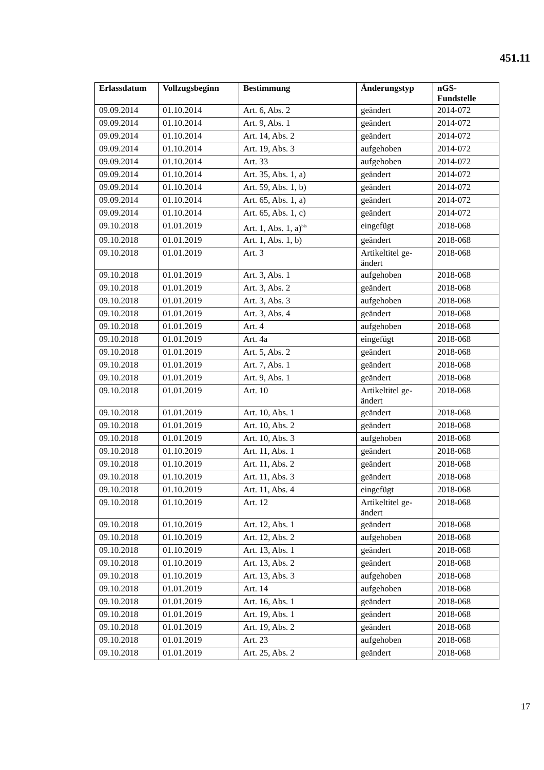451.11
| Erlassdatum | Vollzugsbeginn | Bestimmung | Änderungstyp | nGS-Fundstelle |
| --- | --- | --- | --- | --- |
| 09.09.2014 | 01.10.2014 | Art. 6, Abs. 2 | geändert | 2014-072 |
| 09.09.2014 | 01.10.2014 | Art. 9, Abs. 1 | geändert | 2014-072 |
| 09.09.2014 | 01.10.2014 | Art. 14, Abs. 2 | geändert | 2014-072 |
| 09.09.2014 | 01.10.2014 | Art. 19, Abs. 3 | aufgehoben | 2014-072 |
| 09.09.2014 | 01.10.2014 | Art. 33 | aufgehoben | 2014-072 |
| 09.09.2014 | 01.10.2014 | Art. 35, Abs. 1, a) | geändert | 2014-072 |
| 09.09.2014 | 01.10.2014 | Art. 59, Abs. 1, b) | geändert | 2014-072 |
| 09.09.2014 | 01.10.2014 | Art. 65, Abs. 1, a) | geändert | 2014-072 |
| 09.09.2014 | 01.10.2014 | Art. 65, Abs. 1, c) | geändert | 2014-072 |
| 09.10.2018 | 01.01.2019 | Art. 1, Abs. 1, a)<sup>bis</sup> | eingefügt | 2018-068 |
| 09.10.2018 | 01.01.2019 | Art. 1, Abs. 1, b) | geändert | 2018-068 |
| 09.10.2018 | 01.01.2019 | Art. 3 | Artikeltitel ge- ändert | 2018-068 |
| 09.10.2018 | 01.01.2019 | Art. 3, Abs. 1 | aufgehoben | 2018-068 |
| 09.10.2018 | 01.01.2019 | Art. 3, Abs. 2 | geändert | 2018-068 |
| 09.10.2018 | 01.01.2019 | Art. 3, Abs. 3 | aufgehoben | 2018-068 |
| 09.10.2018 | 01.01.2019 | Art. 3, Abs. 4 | geändert | 2018-068 |
| 09.10.2018 | 01.01.2019 | Art. 4 | aufgehoben | 2018-068 |
| 09.10.2018 | 01.01.2019 | Art. 4a | eingefügt | 2018-068 |
| 09.10.2018 | 01.01.2019 | Art. 5, Abs. 2 | geändert | 2018-068 |
| 09.10.2018 | 01.01.2019 | Art. 7, Abs. 1 | geändert | 2018-068 |
| 09.10.2018 | 01.01.2019 | Art. 9, Abs. 1 | geändert | 2018-068 |
| 09.10.2018 | 01.01.2019 | Art. 10 | Artikeltitel ge- ändert | 2018-068 |
| 09.10.2018 | 01.01.2019 | Art. 10, Abs. 1 | geändert | 2018-068 |
| 09.10.2018 | 01.01.2019 | Art. 10, Abs. 2 | geändert | 2018-068 |
| 09.10.2018 | 01.01.2019 | Art. 10, Abs. 3 | aufgehoben | 2018-068 |
| 09.10.2018 | 01.10.2019 | Art. 11, Abs. 1 | geändert | 2018-068 |
| 09.10.2018 | 01.10.2019 | Art. 11, Abs. 2 | geändert | 2018-068 |
| 09.10.2018 | 01.10.2019 | Art. 11, Abs. 3 | geändert | 2018-068 |
| 09.10.2018 | 01.10.2019 | Art. 11, Abs. 4 | eingefügt | 2018-068 |
| 09.10.2018 | 01.10.2019 | Art. 12 | Artikeltitel ge- ändert | 2018-068 |
| 09.10.2018 | 01.10.2019 | Art. 12, Abs. 1 | geändert | 2018-068 |
| 09.10.2018 | 01.10.2019 | Art. 12, Abs. 2 | aufgehoben | 2018-068 |
| 09.10.2018 | 01.10.2019 | Art. 13, Abs. 1 | geändert | 2018-068 |
| 09.10.2018 | 01.10.2019 | Art. 13, Abs. 2 | geändert | 2018-068 |
| 09.10.2018 | 01.10.2019 | Art. 13, Abs. 3 | aufgehoben | 2018-068 |
| 09.10.2018 | 01.01.2019 | Art. 14 | aufgehoben | 2018-068 |
| 09.10.2018 | 01.01.2019 | Art. 16, Abs. 1 | geändert | 2018-068 |
| 09.10.2018 | 01.01.2019 | Art. 19, Abs. 1 | geändert | 2018-068 |
| 09.10.2018 | 01.01.2019 | Art. 19, Abs. 2 | geändert | 2018-068 |
| 09.10.2018 | 01.01.2019 | Art. 23 | aufgehoben | 2018-068 |
| 09.10.2018 | 01.01.2019 | Art. 25, Abs. 2 | geändert | 2018-068 |
17